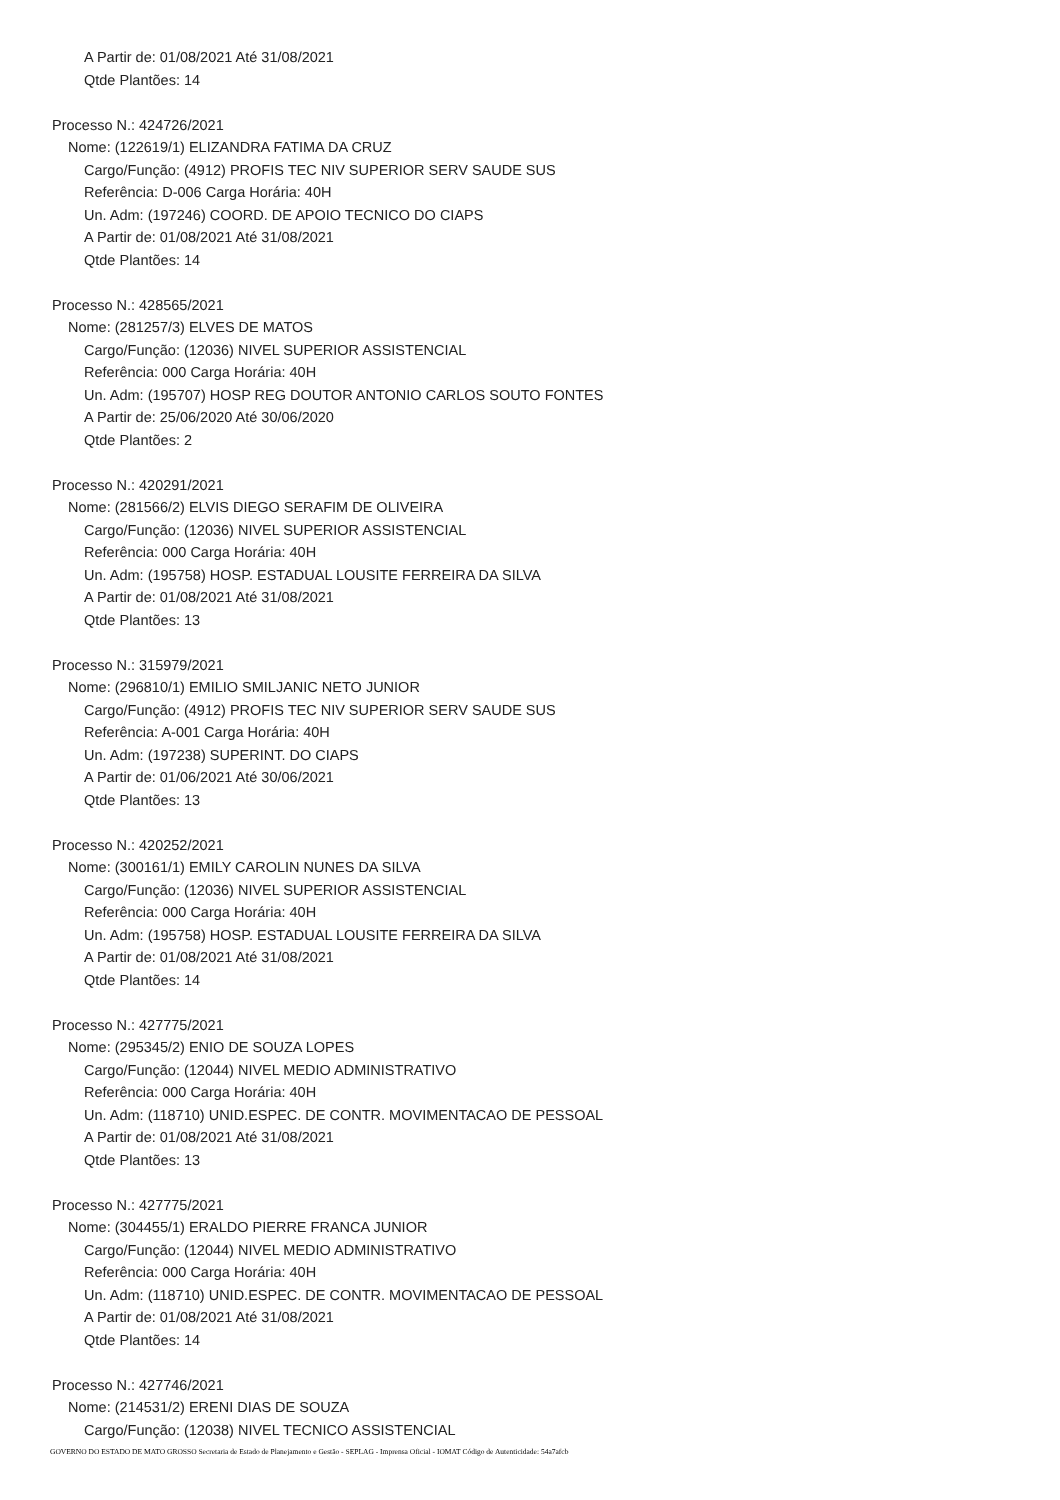A Partir de: 01/08/2021 Até 31/08/2021
Qtde Plantões: 14
Processo N.: 424726/2021
Nome: (122619/1) ELIZANDRA FATIMA DA CRUZ
Cargo/Função: (4912) PROFIS TEC NIV SUPERIOR SERV SAUDE SUS
Referência: D-006 Carga Horária: 40H
Un. Adm: (197246) COORD. DE APOIO TECNICO DO CIAPS
A Partir de: 01/08/2021 Até 31/08/2021
Qtde Plantões: 14
Processo N.: 428565/2021
Nome: (281257/3) ELVES DE MATOS
Cargo/Função: (12036) NIVEL SUPERIOR ASSISTENCIAL
Referência: 000 Carga Horária: 40H
Un. Adm: (195707) HOSP REG DOUTOR ANTONIO CARLOS SOUTO FONTES
A Partir de: 25/06/2020 Até 30/06/2020
Qtde Plantões: 2
Processo N.: 420291/2021
Nome: (281566/2) ELVIS DIEGO SERAFIM DE OLIVEIRA
Cargo/Função: (12036) NIVEL SUPERIOR ASSISTENCIAL
Referência: 000 Carga Horária: 40H
Un. Adm: (195758) HOSP. ESTADUAL LOUSITE FERREIRA DA SILVA
A Partir de: 01/08/2021 Até 31/08/2021
Qtde Plantões: 13
Processo N.: 315979/2021
Nome: (296810/1) EMILIO SMILJANIC NETO JUNIOR
Cargo/Função: (4912) PROFIS TEC NIV SUPERIOR SERV SAUDE SUS
Referência: A-001 Carga Horária: 40H
Un. Adm: (197238) SUPERINT. DO CIAPS
A Partir de: 01/06/2021 Até 30/06/2021
Qtde Plantões: 13
Processo N.: 420252/2021
Nome: (300161/1) EMILY CAROLIN NUNES DA SILVA
Cargo/Função: (12036) NIVEL SUPERIOR ASSISTENCIAL
Referência: 000 Carga Horária: 40H
Un. Adm: (195758) HOSP. ESTADUAL LOUSITE FERREIRA DA SILVA
A Partir de: 01/08/2021 Até 31/08/2021
Qtde Plantões: 14
Processo N.: 427775/2021
Nome: (295345/2) ENIO DE SOUZA LOPES
Cargo/Função: (12044) NIVEL MEDIO ADMINISTRATIVO
Referência: 000 Carga Horária: 40H
Un. Adm: (118710) UNID.ESPEC. DE CONTR. MOVIMENTACAO DE PESSOAL
A Partir de: 01/08/2021 Até 31/08/2021
Qtde Plantões: 13
Processo N.: 427775/2021
Nome: (304455/1) ERALDO PIERRE FRANCA JUNIOR
Cargo/Função: (12044) NIVEL MEDIO ADMINISTRATIVO
Referência: 000 Carga Horária: 40H
Un. Adm: (118710) UNID.ESPEC. DE CONTR. MOVIMENTACAO DE PESSOAL
A Partir de: 01/08/2021 Até 31/08/2021
Qtde Plantões: 14
Processo N.: 427746/2021
Nome: (214531/2) ERENI DIAS DE SOUZA
Cargo/Função: (12038) NIVEL TECNICO ASSISTENCIAL
GOVERNO DO ESTADO DE MATO GROSSO Secretaria de Estado de Planejamento e Gestão - SEPLAG - Imprensa Oficial - IOMAT Código de Autenticidade: 54a7afcb